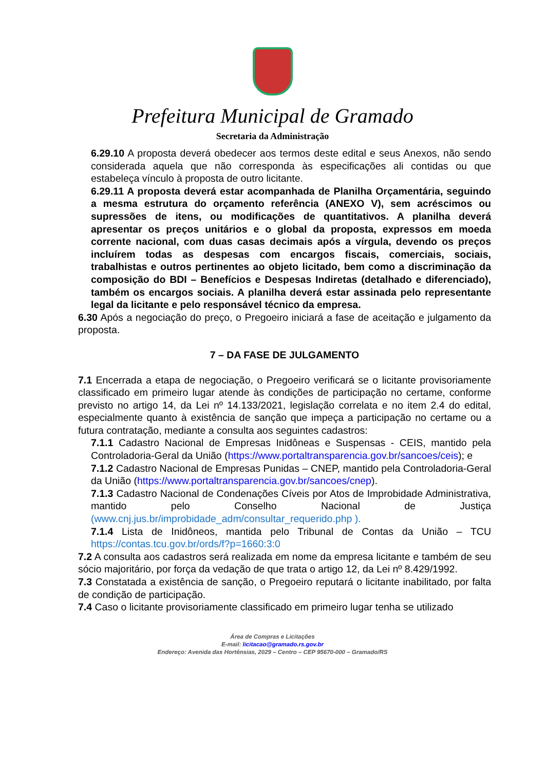Prefeitura Municipal de Gramado
Secretaria da Administração
6.29.10 A proposta deverá obedecer aos termos deste edital e seus Anexos, não sendo considerada aquela que não corresponda às especificações ali contidas ou que estabeleça vínculo à proposta de outro licitante.
6.29.11 A proposta deverá estar acompanhada de Planilha Orçamentária, seguindo a mesma estrutura do orçamento referência (ANEXO V), sem acréscimos ou supressões de itens, ou modificações de quantitativos. A planilha deverá apresentar os preços unitários e o global da proposta, expressos em moeda corrente nacional, com duas casas decimais após a vírgula, devendo os preços incluírem todas as despesas com encargos fiscais, comerciais, sociais, trabalhistas e outros pertinentes ao objeto licitado, bem como a discriminação da composição do BDI – Benefícios e Despesas Indiretas (detalhado e diferenciado), também os encargos sociais. A planilha deverá estar assinada pelo representante legal da licitante e pelo responsável técnico da empresa.
6.30 Após a negociação do preço, o Pregoeiro iniciará a fase de aceitação e julgamento da proposta.
7 – DA FASE DE JULGAMENTO
7.1 Encerrada a etapa de negociação, o Pregoeiro verificará se o licitante provisoriamente classificado em primeiro lugar atende às condições de participação no certame, conforme previsto no artigo 14, da Lei nº 14.133/2021, legislação correlata e no item 2.4 do edital, especialmente quanto à existência de sanção que impeça a participação no certame ou a futura contratação, mediante a consulta aos seguintes cadastros:
7.1.1 Cadastro Nacional de Empresas Inidôneas e Suspensas - CEIS, mantido pela Controladoria-Geral da União (https://www.portaltransparencia.gov.br/sancoes/ceis); e
7.1.2 Cadastro Nacional de Empresas Punidas – CNEP, mantido pela Controladoria-Geral da União (https://www.portaltransparencia.gov.br/sancoes/cnep).
7.1.3 Cadastro Nacional de Condenações Cíveis por Atos de Improbidade Administrativa, mantido pelo Conselho Nacional de Justiça (www.cnj.jus.br/improbidade_adm/consultar_requerido.php ).
7.1.4 Lista de Inidôneos, mantida pelo Tribunal de Contas da União – TCU https://contas.tcu.gov.br/ords/f?p=1660:3:0
7.2 A consulta aos cadastros será realizada em nome da empresa licitante e também de seu sócio majoritário, por força da vedação de que trata o artigo 12, da Lei nº 8.429/1992.
7.3 Constatada a existência de sanção, o Pregoeiro reputará o licitante inabilitado, por falta de condição de participação.
7.4 Caso o licitante provisoriamente classificado em primeiro lugar tenha se utilizado
Área de Compras e Licitações
E-mail: licitacao@gramado.rs.gov.br
Endereço: Avenida das Hortênsias, 2029 – Centro – CEP 95670-000 – Gramado/RS